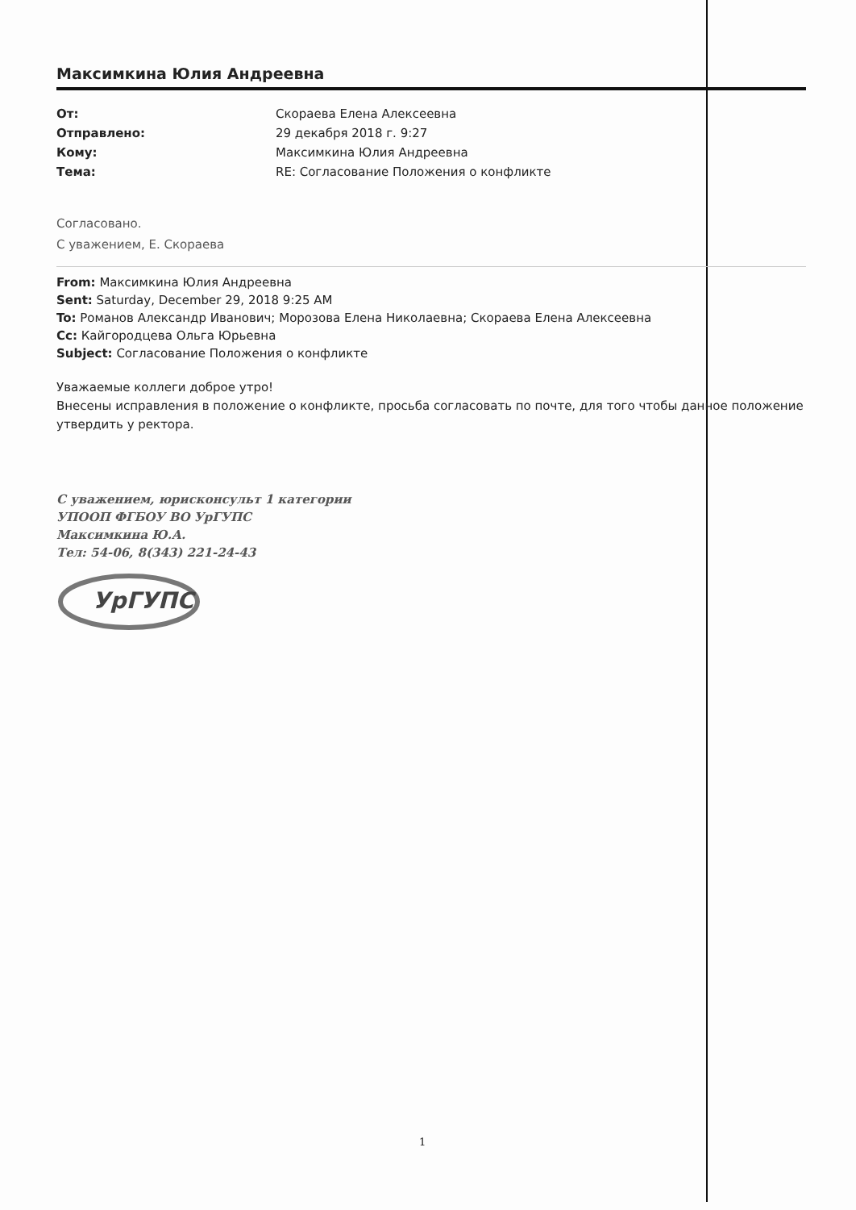Максимкина Юлия Андреевна
От: Скораева Елена Алексеевна Отправлено: 29 декабря 2018 г. 9:27 Кому: Максимкина Юлия Андреевна Тема: RE: Согласование Положения о конфликте
Согласовано.
С уважением, Е. Скораева
From: Максимкина Юлия Андреевна
Sent: Saturday, December 29, 2018 9:25 AM
To: Романов Александр Иванович; Морозова Елена Николаевна; Скораева Елена Алексеевна
Cc: Кайгородцева Ольга Юрьевна
Subject: Согласование Положения о конфликте
Уважаемые коллеги доброе утро!
Внесены исправления в положение о конфликте, просьба согласовать по почте, для того чтобы данное положение утвердить у ректора.
С уважением, юрисконсульт 1 категории
УПООП ФГБОУ ВО УрГУПС
Максимкина Ю.А.
Тел: 54-06, 8(343) 221-24-43
УрГУПС
1